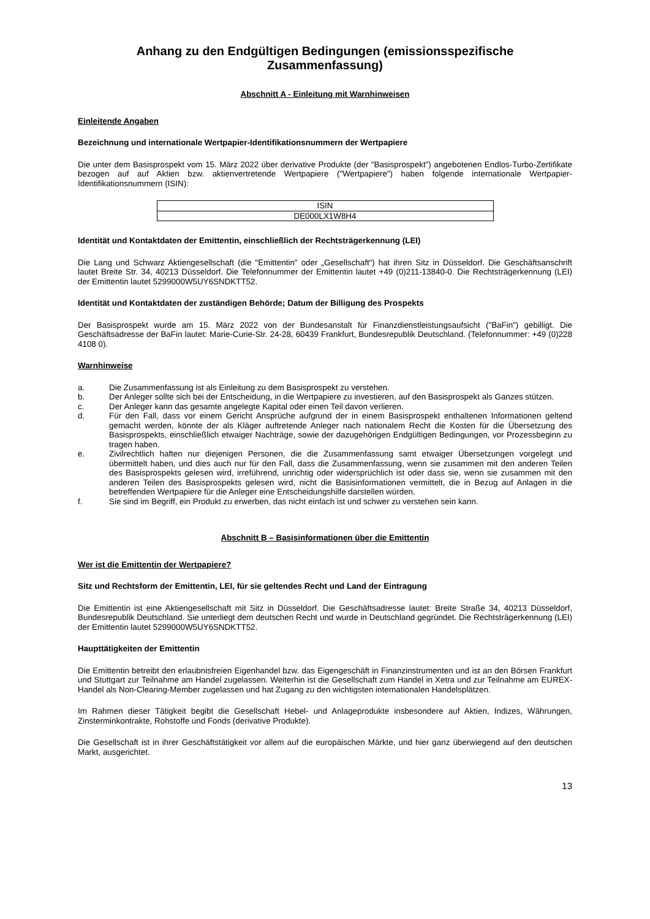Anhang zu den Endgültigen Bedingungen (emissionsspezifische Zusammenfassung)
Abschnitt A - Einleitung mit Warnhinweisen
Einleitende Angaben
Bezeichnung und internationale Wertpapier-Identifikationsnummern der Wertpapiere
Die unter dem Basisprospekt vom 15. März 2022 über derivative Produkte (der "Basisprospekt") angebotenen Endlos-Turbo-Zertifikate bezogen auf auf Aktien bzw. aktienvertretende Wertpapiere ("Wertpapiere") haben folgende internationale Wertpapier-Identifikationsnummern (ISIN):
| ISIN |
| DE000LX1W8H4 |
Identität und Kontaktdaten der Emittentin, einschließlich der Rechtsträgerkennung (LEI)
Die Lang und Schwarz Aktiengesellschaft (die "Emittentin" oder „Gesellschaft“) hat ihren Sitz in Düsseldorf. Die Geschäftsanschrift lautet Breite Str. 34, 40213 Düsseldorf. Die Telefonnummer der Emittentin lautet +49 (0)211-13840-0. Die Rechtsträgerkennung (LEI) der Emittentin lautet 5299000W5UY6SNDKTT52.
Identität und Kontaktdaten der zuständigen Behörde; Datum der Billigung des Prospekts
Der Basisprospekt wurde am 15. März 2022 von der Bundesanstalt für Finanzdienstleistungsaufsicht ("BaFin") gebilligt. Die Geschäftsadresse der BaFin lautet: Marie-Curie-Str. 24-28, 60439 Frankfurt, Bundesrepublik Deutschland. (Telefonnummer: +49 (0)228 4108 0).
Warnhinweise
a. Die Zusammenfassung ist als Einleitung zu dem Basisprospekt zu verstehen.
b. Der Anleger sollte sich bei der Entscheidung, in die Wertpapiere zu investieren, auf den Basisprospekt als Ganzes stützen.
c. Der Anleger kann das gesamte angelegte Kapital oder einen Teil davon verlieren.
d. Für den Fall, dass vor einem Gericht Ansprüche aufgrund der in einem Basisprospekt enthaltenen Informationen geltend gemacht werden, könnte der als Kläger auftretende Anleger nach nationalem Recht die Kosten für die Übersetzung des Basisprospekts, einschließlich etwaiger Nachträge, sowie der dazugehörigen Endgültigen Bedingungen, vor Prozessbeginn zu tragen haben.
e. Zivilrechtlich haften nur diejenigen Personen, die die Zusammenfassung samt etwaiger Übersetzungen vorgelegt und übermittelt haben, und dies auch nur für den Fall, dass die Zusammenfassung, wenn sie zusammen mit den anderen Teilen des Basisprospekts gelesen wird, irreführend, unrichtig oder widersprüchlich ist oder dass sie, wenn sie zusammen mit den anderen Teilen des Basisprospekts gelesen wird, nicht die Basisinformationen vermittelt, die in Bezug auf Anlagen in die betreffenden Wertpapiere für die Anleger eine Entscheidungshilfe darstellen würden.
f. Sie sind im Begriff, ein Produkt zu erwerben, das nicht einfach ist und schwer zu verstehen sein kann.
Abschnitt B – Basisinformationen über die Emittentin
Wer ist die Emittentin der Wertpapiere?
Sitz und Rechtsform der Emittentin, LEI, für sie geltendes Recht und Land der Eintragung
Die Emittentin ist eine Aktiengesellschaft mit Sitz in Düsseldorf. Die Geschäftsadresse lautet: Breite Straße 34, 40213 Düsseldorf, Bundesrepublik Deutschland. Sie unterliegt dem deutschen Recht und wurde in Deutschland gegründet. Die Rechtsträgerkennung (LEI) der Emittentin lautet 5299000W5UY6SNDKTT52.
Haupttätigkeiten der Emittentin
Die Emittentin betreibt den erlaubnisfreien Eigenhandel bzw. das Eigengeschäft in Finanzinstrumenten und ist an den Börsen Frankfurt und Stuttgart zur Teilnahme am Handel zugelassen. Weiterhin ist die Gesellschaft zum Handel in Xetra und zur Teilnahme am EUREX-Handel als Non-Clearing-Member zugelassen und hat Zugang zu den wichtigsten internationalen Handelsplätzen.
Im Rahmen dieser Tätigkeit begibt die Gesellschaft Hebel- und Anlageprodukte insbesondere auf Aktien, Indizes, Währungen, Zinsterminkontrakte, Rohstoffe und Fonds (derivative Produkte).
Die Gesellschaft ist in ihrer Geschäftstätigkeit vor allem auf die europäischen Märkte, und hier ganz überwiegend auf den deutschen Markt, ausgerichtet.
13